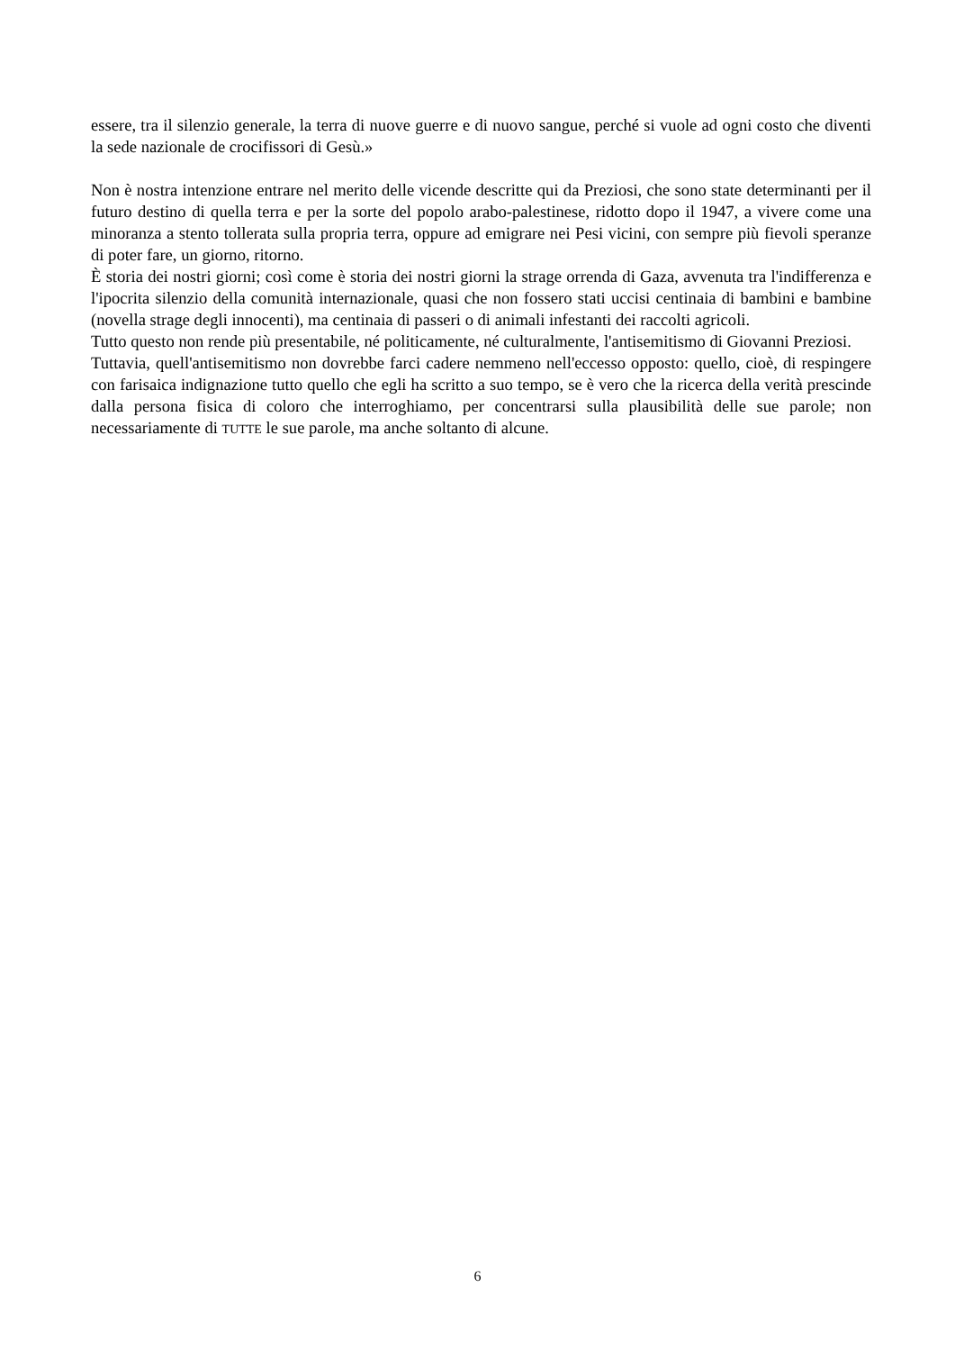essere, tra il silenzio generale, la terra di nuove guerre e di nuovo sangue, perché si vuole ad ogni costo che diventi la sede nazionale de crocifissori di Gesù.»
Non è nostra intenzione entrare nel merito delle vicende descritte qui da Preziosi, che sono state determinanti per il futuro destino di quella terra e per la sorte del popolo arabo-palestinese, ridotto dopo il 1947, a vivere come una minoranza a stento tollerata sulla propria terra, oppure ad emigrare nei Pesi vicini, con sempre più fievoli speranze di poter fare, un giorno, ritorno.
È storia dei nostri giorni; così come è storia dei nostri giorni la strage orrenda di Gaza, avvenuta tra l'indifferenza e l'ipocrita silenzio della comunità internazionale, quasi che non fossero stati uccisi centinaia di bambini e bambine (novella strage degli innocenti), ma centinaia di passeri o di animali infestanti dei raccolti agricoli.
Tutto questo non rende più presentabile, né politicamente, né culturalmente, l'antisemitismo di Giovanni Preziosi.
Tuttavia, quell'antisemitismo non dovrebbe farci cadere nemmeno nell'eccesso opposto: quello, cioè, di respingere con farisaica indignazione tutto quello che egli ha scritto a suo tempo, se è vero che la ricerca della verità prescinde dalla persona fisica di coloro che interroghiamo, per concentrarsi sulla plausibilità delle sue parole; non necessariamente di TUTTE le sue parole, ma anche soltanto di alcune.
6